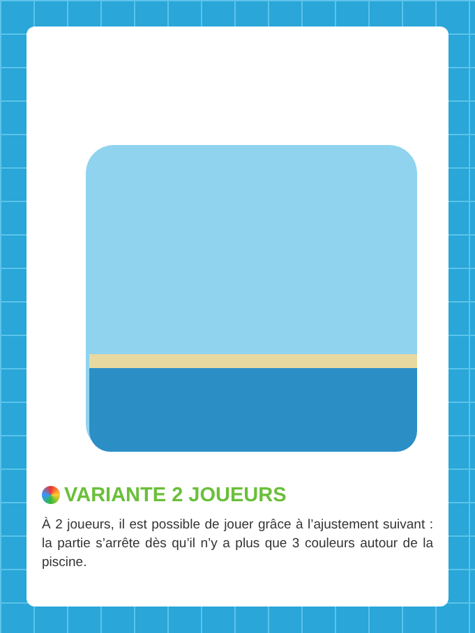VARIANTE 2 JOUEURS
À 2 joueurs, il est possible de jouer grâce à l’ajustement suivant : la partie s’arrête dès qu’il n’y a plus que 3 couleurs autour de la piscine.